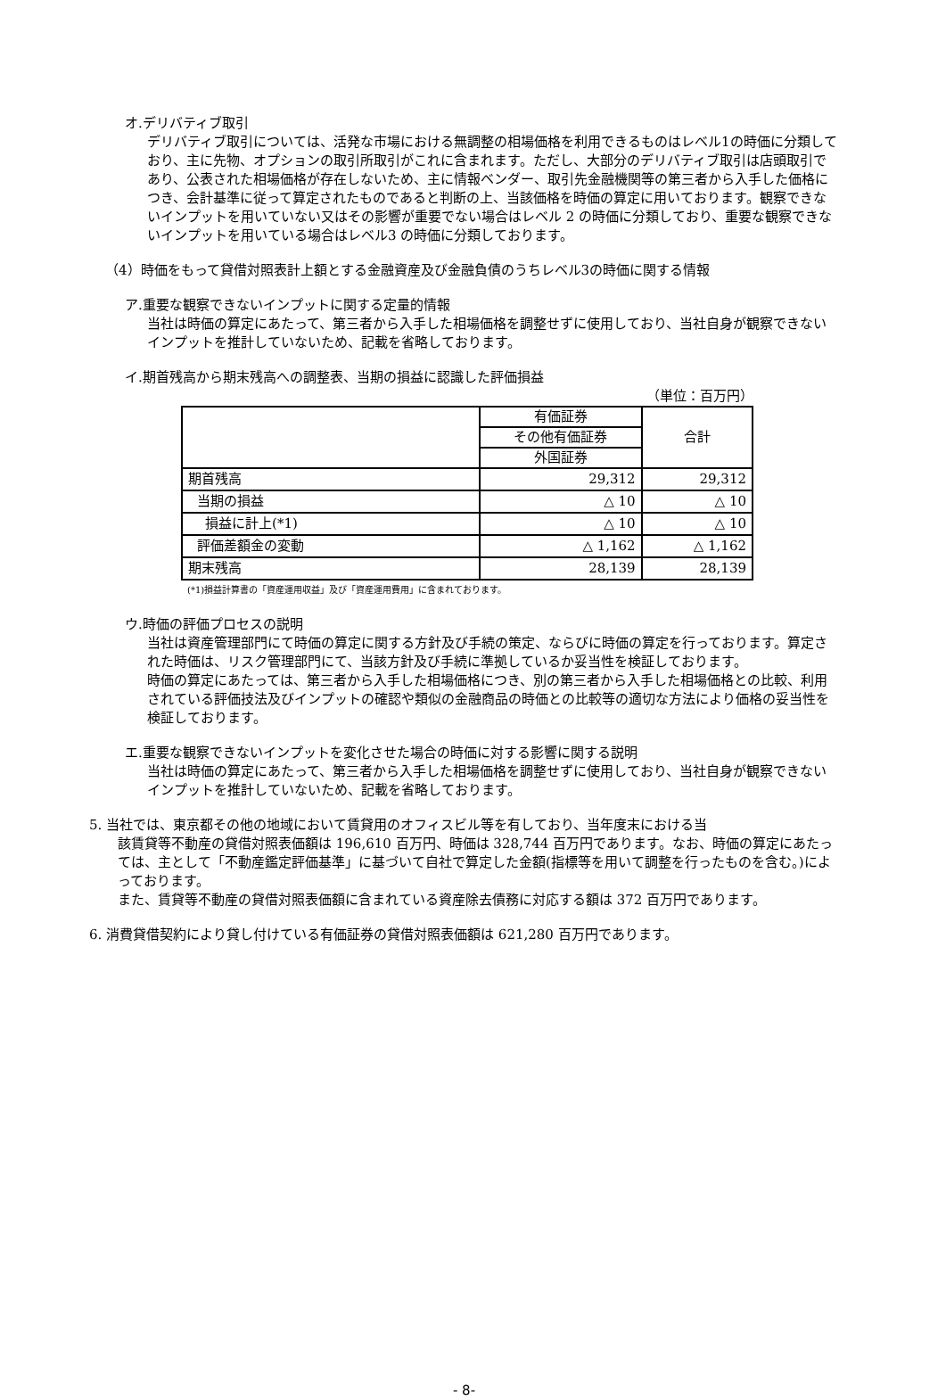オ.デリバティブ取引
デリバティブ取引については、活発な市場における無調整の相場価格を利用できるものはレベル1の時価に分類しており、主に先物、オプションの取引所取引がこれに含まれます。ただし、大部分のデリバティブ取引は店頭取引であり、公表された相場価格が存在しないため、主に情報ベンダー、取引先金融機関等の第三者から入手した価格につき、会計基準に従って算定されたものであると判断の上、当該価格を時価の算定に用いております。観察できないインプットを用いていない又はその影響が重要でない場合はレベル 2 の時価に分類しており、重要な観察できないインプットを用いている場合はレベル3 の時価に分類しております。
（4）時価をもって貸借対照表計上額とする金融資産及び金融負債のうちレベル3の時価に関する情報
ア.重要な観察できないインプットに関する定量的情報
当社は時価の算定にあたって、第三者から入手した相場価格を調整せずに使用しており、当社自身が観察できないインプットを推計していないため、記載を省略しております。
イ.期首残高から期末残高への調整表、当期の損益に認識した評価損益
（単位：百万円）
| | 有価証券 | 合計 |
| | その他有価証券 | |
| | 外国証券 | |
| 期首残高 | 29,312 | 29,312 |
| 当期の損益 | △ 10 | △ 10 |
| 損益に計上(*1) | △ 10 | △ 10 |
| 評価差額金の変動 | △ 1,162 | △ 1,162 |
| 期末残高 | 28,139 | 28,139 |
(*1)損益計算書の「資産運用収益」及び「資産運用費用」に含まれております。
ウ.時価の評価プロセスの説明
当社は資産管理部門にて時価の算定に関する方針及び手続の策定、ならびに時価の算定を行っております。算定された時価は、リスク管理部門にて、当該方針及び手続に準拠しているか妥当性を検証しております。
時価の算定にあたっては、第三者から入手した相場価格につき、別の第三者から入手した相場価格との比較、利用されている評価技法及びインプットの確認や類似の金融商品の時価との比較等の適切な方法により価格の妥当性を検証しております。
エ.重要な観察できないインプットを変化させた場合の時価に対する影響に関する説明
当社は時価の算定にあたって、第三者から入手した相場価格を調整せずに使用しており、当社自身が観察できないインプットを推計していないため、記載を省略しております。
5. 当社では、東京都その他の地域において賃貸用のオフィスビル等を有しており、当年度末における当
該賃貸等不動産の貸借対照表価額は 196,610 百万円、時価は 328,744 百万円であります。なお、時価の算定にあたっては、主として「不動産鑑定評価基準」に基づいて自社で算定した金額(指標等を用いて調整を行ったものを含む。)によっております。
また、賃貸等不動産の貸借対照表価額に含まれている資産除去債務に対応する額は 372 百万円であります。
6. 消費貸借契約により貸し付けている有価証券の貸借対照表価額は 621,280 百万円であります。
- 8-